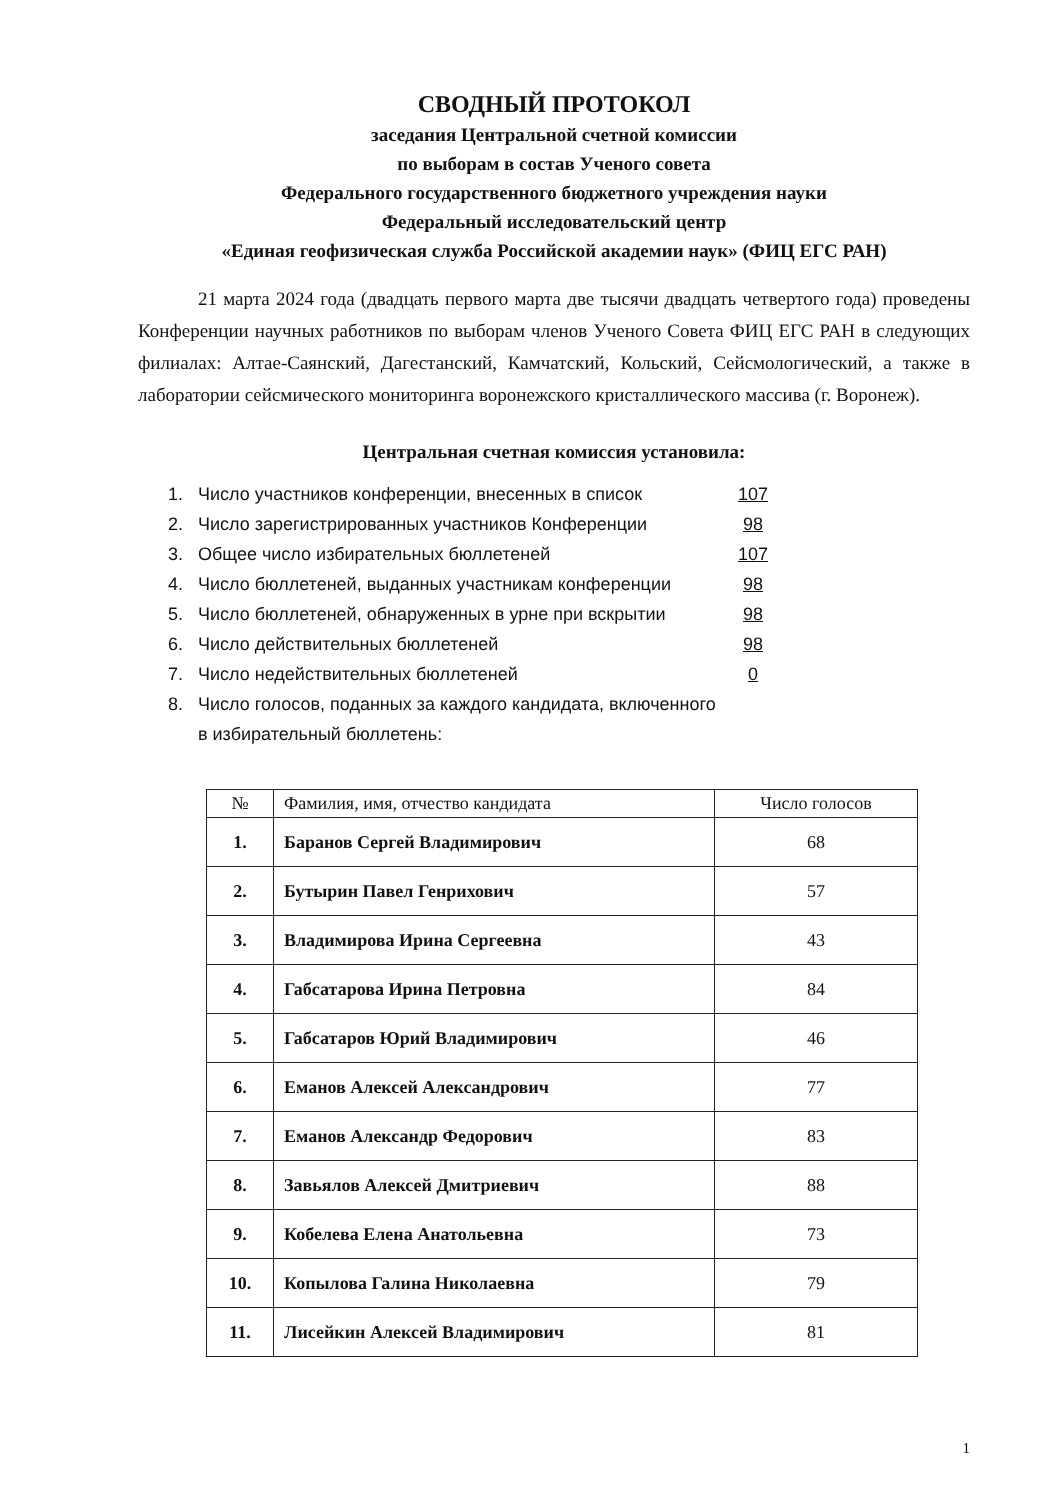СВОДНЫЙ ПРОТОКОЛ
заседания Центральной счетной комиссии
по выборам в состав Ученого совета
Федерального государственного бюджетного учреждения науки
Федеральный исследовательский центр
«Единая геофизическая служба Российской академии наук» (ФИЦ ЕГС РАН)
21 марта 2024 года (двадцать первого марта две тысячи двадцать четвертого года) проведены Конференции научных работников по выборам членов Ученого Совета ФИЦ ЕГС РАН в следующих филиалах: Алтае-Саянский, Дагестанский, Камчатский, Кольский, Сейсмологический, а также в лаборатории сейсмического мониторинга воронежского кристаллического массива (г. Воронеж).
Центральная счетная комиссия установила:
1. Число участников конференции, внесенных в список 107
2. Число зарегистрированных участников Конференции 98
3. Общее число избирательных бюллетеней 107
4. Число бюллетеней, выданных участникам конференции 98
5. Число бюллетеней, обнаруженных в урне при вскрытии 98
6. Число действительных бюллетеней 98
7. Число недействительных бюллетеней 0
8. Число голосов, поданных за каждого кандидата, включенного
в избирательный бюллетень:
| № | Фамилия, имя, отчество кандидата | Число голосов |
| --- | --- | --- |
| 1. | Баранов Сергей Владимирович | 68 |
| 2. | Бутырин Павел Генрихович | 57 |
| 3. | Владимирова Ирина Сергеевна | 43 |
| 4. | Габсатарова Ирина Петровна | 84 |
| 5. | Габсатаров Юрий Владимирович | 46 |
| 6. | Еманов Алексей Александрович | 77 |
| 7. | Еманов Александр Федорович | 83 |
| 8. | Завьялов Алексей Дмитриевич | 88 |
| 9. | Кобелева Елена Анатольевна | 73 |
| 10. | Копылова Галина Николаевна | 79 |
| 11. | Лисейкин Алексей Владимирович | 81 |
1